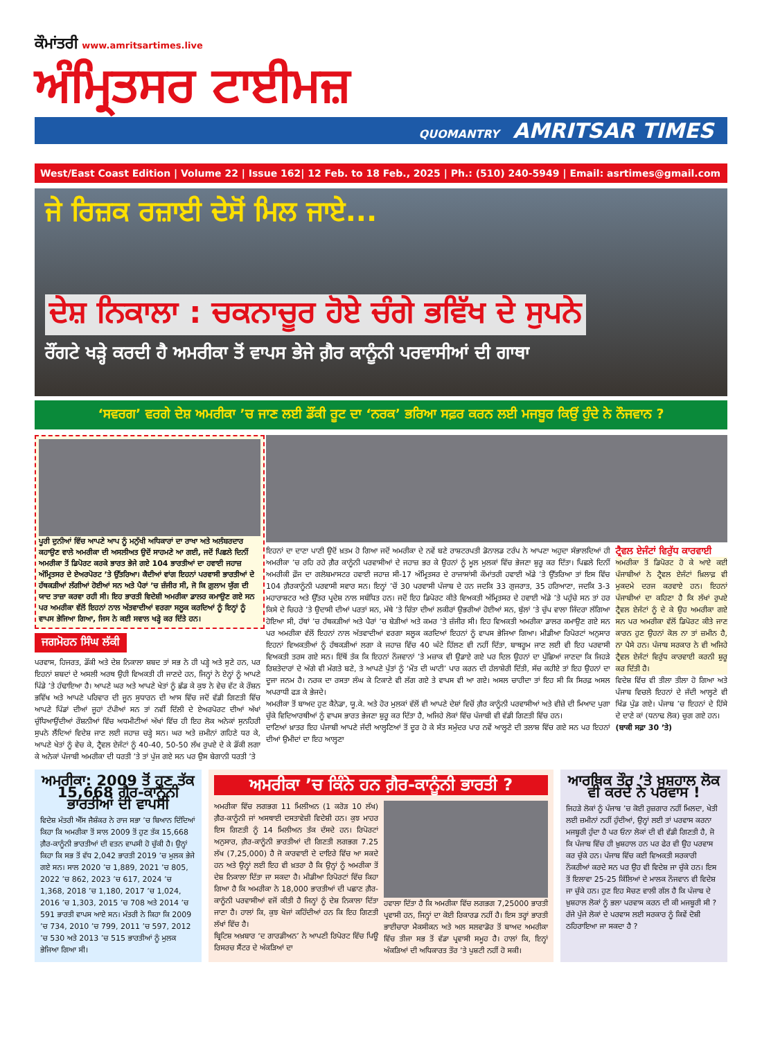ਕੌਮਾਂਤਰੀ www.amritsartimes.live
ਅੰਮ੍ਰਿਤਸਰ ਟਾਈਮਜ਼
QUOMANTRY AMRITSAR TIMES
West/East Coast Edition | Volume 22 | Issue 162| 12 Feb. to 18 Feb., 2025 | Ph.: (510) 240-5949 | Email: asrtimes@gmail.com
ਜੇ ਰਿਜ਼ਕ ਰਜ਼ਾਈ ਦੇਸੋਂ ਮਿਲ ਜਾਏ...
ਦੇਸ਼ ਨਿਕਾਲਾ : ਚਕਨਾਚੂਰ ਹੋਏ ਚੰਗੇ ਭਵਿੱਖ ਦੇ ਸੁਪਨੇ
ਰੌਂਗਟੇ ਖੜ੍ਹੇ ਕਰਦੀ ਹੈ ਅਮਰੀਕਾ ਤੋਂ ਵਾਪਸ ਭੇਜੇ ਗ਼ੈਰ ਕਾਨੂੰਨੀ ਪਰਵਾਸੀਆਂ ਦੀ ਗਾਥਾ
‘ਸਵਰਗ’ ਵਰਗੇ ਦੇਸ਼ ਅਮਰੀਕਾ ’ਚ ਜਾਣ ਲਈ ਡੌਂਕੀ ਰੂਟ ਦਾ ‘ਨਰਕ’ ਭਰਿਆ ਸਫ਼ਰ ਕਰਨ ਲਈ ਮਜਬੂਰ ਕਿਉਂ ਹੁੰਦੇ ਨੇ ਨੌਜਵਾਨ ?
ਪੂਰੀ ਦੁਨੀਆਂ ਵਿੱਚ ਆਪਣੇ ਆਪ ਨੂੰ ਮਨੁੱਖੀ ਅਧਿਕਾਰਾਂ ਦਾ ਰਾਖਾ ਅਤੇ ਅਲੰਬਰਦਾਰ ਕਹਾਉਣ ਵਾਲੇ ਅਮਰੀਕਾ ਦੀ ਅਸਲੀਅਤ ਉਦੋਂ ਸਾਹਮਣੇ ਆ ਗਈ, ਜਦੋਂ ਪਿਛਲੇ ਦਿਨੀਂ ਅਮਰੀਕਾ ਤੋਂ ਡਿਪੋਰਟ ਕਰਕੇ ਭਾਰਤ ਭੇਜੇ ਗਏ 104 ਭਾਰਤੀਆਂ ਦਾ ਹਵਾਈ ਜਹਾਜ਼ ਅੰਮ੍ਰਿਤਸਰ ਦੇ ਏਅਰਪੋਰਟ ’ਤੇ ਉੱਤਰਿਆ। ਕੈਦੀਆਂ ਵਾਂਗ ਇਹਨਾਂ ਪਰਵਾਸੀ ਭਾਰਤੀਆਂ ਦੇ ਹੱਥਕੜੀਆਂ ਲੱਗੀਆਂ ਹੋਈਆਂ ਸਨ ਅਤੇ ਪੈਰਾਂ ’ਚ ਜ਼ੰਜੀਰ ਸੀ, ਜੋ ਕਿ ਗ਼ੁਲਾਮ ਯੁੱਗ ਦੀ ਯਾਦ ਤਾਜ਼ਾ ਕਰਵਾ ਰਹੀ ਸੀ। ਇਹ ਭਾਰਤੀ ਵਿਦੇਸ਼ੀ ਅਮਰੀਕਾ ਡਾਲਰ ਕਮਾਉਣ ਗਏ ਸਨ ਪਰ ਅਮਰੀਕਾ ਵੱਲੋਂ ਇਹਨਾਂ ਨਾਲ ਅੱਤਵਾਦੀਆਂ ਵਰਗਾ ਸਲੂਕ ਕਰਦਿਆਂ ਨੂੰ ਇਨ੍ਹਾਂ ਨੂੰ ਵਾਪਸ ਭੇਜਿਆ ਗਿਆ, ਜਿਸ ਨੇ ਕਈ ਸਵਾਲ ਖੜ੍ਹੇ ਕਰ ਦਿੱਤੇ ਹਨ।
ਜਗਮੋਹਨ ਸਿੰਘ ਲੱਕੀ
ਪਰਵਾਸ, ਹਿਜਰਤ, ਡੌਂਕੀ ਅਤੇ ਦੇਸ਼ ਨਿਕਾਲਾ ਸ਼ਬਦ ਤਾਂ ਸਭ ਨੇ ਹੀ ਪੜ੍ਹੇ ਅਤੇ ਸੁਣੇ ਹਨ, ਪਰ ਇਹਨਾਂ ਸ਼ਬਦਾਂ ਦੇ ਅਸਲੀ ਅਰਥ ਉਹੀ ਵਿਅਕਤੀ ਹੀ ਜਾਣਦੇ ਹਨ, ਜਿਨ੍ਹਾਂ ਨੇ ਏਨ੍ਹਾਂ ਨੂੰ ਆਪਣੇ ਪਿੰਡੇ ’ਤੇ ਹੰਢਾਇਆ ਹੈ। ਆਪਣੇ ਘਰ ਅਤੇ ਆਪਣੇ ਖੇਤਾਂ ਨੂੰ ਛੱਡ ਕੇ ਕੁਝ ਨੇ ਵੇਚ ਵੱਟ ਕੇ ਰੌਸ਼ਨ ਭਵਿੱਖ ਅਤੇ ਆਪਣੇ ਪਰਿਵਾਰ ਦੀ ਜੂਨ ਸੁਧਾਰਨ ਦੀ ਆਸ ਵਿੱਚ ਜਦੋਂ ਵੱਡੀ ਗਿਣਤੀ ਵਿੱਚ ਆਪਣੇ ਪਿੰਡਾਂ ਦੀਆਂ ਜੂਹਾਂ ਟੱਪੀਆਂ ਸਨ ਤਾਂ ਨਵੀਂ ਦਿੱਲੀ ਦੇ ਏਅਰਪੋਰਟ ਦੀਆਂ ਅੱਖਾਂ ਚੁੰਧਿਆਉਂਦੀਆਂ ਰੌਸ਼ਨੀਆਂ ਵਿੱਚ ਅਧਮੀਟੀਆਂ ਅੱਖਾਂ ਵਿੱਚ ਹੀ ਇਹ ਲੋਕ ਅਨੇਕਾਂ ਸੁਨਹਿਰੀ ਸੁਪਨੇ ਲੈਂਦਿਆਂ ਵਿਦੇਸ਼ ਜਾਣ ਲਈ ਜਹਾਜ਼ ਚੜ੍ਹੇ ਸਨ। ਘਰ ਅਤੇ ਜ਼ਮੀਨਾਂ ਗਹਿਣੇ ਧਰ ਕੇ, ਆਪਣੇ ਖੇਤਾਂ ਨੂੰ ਵੇਚ ਕੇ, ਟ੍ਰੈਵਲ ਏਜੰਟਾਂ ਨੂੰ 40-40, 50-50 ਲੱਖ ਰੁਪਏ ਦੇ ਕੇ ਡੌਂਕੀ ਲਗਾ ਕੇ ਅਨੇਕਾਂ ਪੰਜਾਬੀ ਅਮਰੀਕਾ ਦੀ ਧਰਤੀ ’ਤੇ ਤਾਂ ਪੁੱਜ ਗਏ ਸਨ ਪਰ ਉਸ ਬੇਗਾਨੀ ਧਰਤੀ ’ਤੇ
ਇਹਨਾਂ ਦਾ ਦਾਣਾ ਪਾਣੀ ਉਦੋਂ ਖ਼ਤਮ ਹੋ ਗਿਆ ਜਦੋਂ ਅਮਰੀਕਾ ਦੇ ਨਵੇਂ ਬਣੇ ਰਾਸ਼ਟਰਪਤੀ ਡੋਨਾਲਡ ਟਰੰਪ ਨੇ ਆਪਣਾ ਅਹੁਦਾ ਸੰਭਾਲਦਿਆਂ ਹੀ ਅਮਰੀਕਾ ’ਚ ਰਹਿ ਰਹੇ ਗ਼ੈਰ ਕਾਨੂੰਨੀ ਪਰਵਾਸੀਆਂ ਦੇ ਜਹਾਜ਼ ਭਰ ਕੇ ਉਹਨਾਂ ਨੂੰ ਮੂਲ ਮੁਲਕਾਂ ਵਿੱਚ ਭੇਜਣਾ ਸ਼ੁਰੂ ਕਰ ਦਿੱਤਾ। ਪਿਛਲੇ ਦਿਨੀਂ ਅਮਰੀਕੀ ਫ਼ੌਜ ਦਾ ਗਲੋਬਮਾਸਟਰ ਹਵਾਈ ਜਹਾਜ਼ ਸੀ-17 ਅੰਮ੍ਰਿਤਸਰ ਦੇ ਰਾਜਾਸਾਂਸੀ ਕੌਮਾਂਤਰੀ ਹਵਾਈ ਅੱਡੇ ’ਤੇ ਉੱਤਰਿਆ ਤਾਂ ਇਸ ਵਿੱਚ 104 ਗ਼ੈਰਕਾਨੂੰਨੀ ਪਰਵਾਸੀ ਸਵਾਰ ਸਨ। ਇਨ੍ਹਾਂ ’ਚੋਂ 30 ਪਰਵਾਸੀ ਪੰਜਾਬ ਦੇ ਹਨ ਜਦਕਿ 33 ਗੁਜਰਾਤ, 35 ਹਰਿਆਣਾ, ਜਦਕਿ 3-3 ਮਹਾਰਾਸ਼ਟਰ ਅਤੇ ਉੱਤਰ ਪ੍ਰਦੇਸ਼ ਨਾਲ ਸਬੰਧਿਤ ਹਨ। ਜਦੋਂ ਇਹ ਡਿਪੋਰਟ ਕੀਤੇ ਵਿਅਕਤੀ ਅੰਮ੍ਰਿਤਸਰ ਦੇ ਹਵਾਈ ਅੱਡੇ ’ਤੇ ਪਹੁੰਚੇ ਸਨ ਤਾਂ ਹਰ ਕਿਸੇ ਦੇ ਚਿਹਰੇ ’ਤੇ ਉਦਾਸੀ ਦੀਆਂ ਪਰਤਾਂ ਸਨ, ਮੱਥੇ ’ਤੇ ਚਿੰਤਾ ਦੀਆਂ ਲਕੀਰਾਂ ਉਭਰੀਆਂ ਹੋਈਆਂ ਸਨ, ਬੁੱਲਾਂ ’ਤੇ ਚੁੱਪ ਵਾਲਾ ਜਿੰਦਰਾ ਲੱਗਿਆ ਹੋਇਆ ਸੀ, ਹੱਥਾਂ ’ਚ ਹੱਥਕੜੀਆਂ ਅਤੇ ਪੈਰਾਂ ’ਚ ਬੇੜੀਆਂ ਅਤੇ ਕਮਰ ’ਤੇ ਜ਼ੰਜੀਰ ਸੀ। ਇਹ ਵਿਅਕਤੀ ਅਮਰੀਕਾ ਡਾਲਰ ਕਮਾਉਣ ਗਏ ਸਨ ਪਰ ਅਮਰੀਕਾ ਵੱਲੋਂ ਇਹਨਾਂ ਨਾਲ ਅੱਤਵਾਦੀਆਂ ਵਰਗਾ ਸਲੂਕ ਕਰਦਿਆਂ ਇਹਨਾਂ ਨੂੰ ਵਾਪਸ ਭੇਜਿਆ ਗਿਆ। ਮੀਡੀਆ ਰਿਪੋਰਟਾਂ ਅਨੁਸਾਰ ਇਹਨਾਂ ਵਿਅਕਤੀਆਂ ਨੂੰ ਹੱਥਕੜੀਆਂ ਲਗਾ ਕੇ ਜਹਾਜ਼ ਵਿੱਚ 40 ਘੰਟੇ ਹਿੱਲਣ ਵੀ ਨਹੀਂ ਦਿੱਤਾ, ਬਾਥਰੂਮ ਜਾਣ ਲਈ ਵੀ ਇਹ ਪਰਵਾਸੀ ਵਿਅਕਤੀ ਤਰਸ ਗਏ ਸਨ। ਇੱਥੋਂ ਤੱਕ ਕਿ ਇਹਨਾਂ ਨੌਜਵਾਨਾਂ ’ਤੇ ਮਜ਼ਾਕ ਵੀ ਉਡਾਏ ਗਏ ਪਰ ਦਿਲ ਉਹਨਾਂ ਦਾ ਪੁੱਛਿਆਂ ਜਾਣਦਾ ਕਿ ਜਿਹੜੇ ਰਿਸ਼ਤੇਦਾਰਾਂ ਦੇ ਅੱਗੇ ਵੀ ਮੰਗਤੇ ਬਣੇ, ਤੇ ਆਪਣੇ ਪੁੱਤਾਂ ਨੂੰ ‘ਮੌਤ ਦੀ ਘਾਟੀ’ ਪਾਰ ਕਰਨ ਦੀ ਹੱਲਾਸ਼ੇਰੀ ਦਿੱਤੀ, ਸੱਚ ਕਹੀਏ ਤਾਂ ਇਹ ਉਹਨਾਂ ਦਾ ਦੂਜਾ ਜਨਮ ਹੈ। ਨਰਕ ਦਾ ਰਸਤਾ ਲੰਘ ਕੇ ਟਿਕਾਣੇ ਵੀ ਲੱਗ ਗਏ ਤੇ ਵਾਪਸ ਵੀ ਆ ਗਏ। ਅਸਲ ਚਾਹੀਦਾ ਤਾਂ ਇਹ ਸੀ ਕਿ ਸਿਰਫ਼ ਅਸਲ ਅਪਰਾਧੀ ਫੜ ਕੇ ਭੇਜਦੇ।
ਅਮਰੀਕਾ ਤੋਂ ਬਾਅਦ ਹੁਣ ਕੈਨੇਡਾ, ਯੂ.ਕੇ. ਅਤੇ ਹੋਰ ਮੁਲਕਾਂ ਵੱਲੋਂ ਵੀ ਆਪਣੇ ਦੇਸ਼ਾਂ ਵਿਚੋਂ ਗ਼ੈਰ ਕਾਨੂੰਨੀ ਪਰਵਾਸੀਆਂ ਅਤੇ ਵੀਜ਼ੇ ਦੀ ਮਿਆਦ ਪੁਗਾ ਚੁੱਕੇ ਵਿਦਿਆਰਥੀਆਂ ਨੂੰ ਵਾਪਸ ਭਾਰਤ ਭੇਜਣਾ ਸ਼ੁਰੂ ਕਰ ਦਿੱਤਾ ਹੈ, ਅਜਿਹੇ ਲੋਕਾਂ ਵਿੱਚ ਪੰਜਾਬੀ ਵੀ ਵੱਡੀ ਗਿਣਤੀ ਵਿੱਚ ਹਨ।
ਦਾਣਿਆਂ ਖ਼ਾਤਰ ਇਹ ਪੰਜਾਬੀ ਆਪਣੇ ਜੱਦੀ ਆਲ੍ਹਣਿਆਂ ਤੋਂ ਦੂਰ ਹੋ ਕੇ ਸੱਤ ਸਮੁੰਦਰ ਪਾਰ ਨਵੇਂ ਆਲ੍ਹਣੇ ਦੀ ਤਲਾਸ਼ ਵਿੱਚ ਗਏ ਸਨ ਪਰ ਇਹਨਾਂ ਦੀਆਂ ਉਮੀਦਾਂ ਦਾ ਇਹ ਆਲ੍ਹਣਾ
ਟ੍ਰੈਵਲ ਏਜੰਟਾਂ ਵਿਰੁੱਧ ਕਾਰਵਾਈ
ਅਮਰੀਕਾ ਤੋਂ ਡਿਪੋਰਟ ਹੋ ਕੇ ਆਏ ਕਈ ਪੰਜਾਬੀਆਂ ਨੇ ਟ੍ਰੈਵਲ ਏਜੰਟਾਂ ਖ਼ਿਲਾਫ਼ ਵੀ ਮੁਕਦਮੇ ਦਰਜ ਕਰਵਾਏ ਹਨ। ਇਹਨਾਂ ਪੰਜਾਬੀਆਂ ਦਾ ਕਹਿਣਾ ਹੈ ਕਿ ਲੱਖਾਂ ਰੁਪਏ ਟ੍ਰੈਵਲ ਏਜੰਟਾਂ ਨੂੰ ਦੇ ਕੇ ਉਹ ਅਮਰੀਕਾ ਗਏ ਸਨ ਪਰ ਅਮਰੀਕਾ ਵੱਲੋਂ ਡਿਪੋਰਟ ਕੀਤੇ ਜਾਣ ਕਾਰਨ ਹੁਣ ਉਹਨਾਂ ਕੋਲ ਨਾ ਤਾਂ ਜ਼ਮੀਨ ਹੈ, ਨਾ ਪੈਸੇ ਹਨ। ਪੰਜਾਬ ਸਰਕਾਰ ਨੇ ਵੀ ਅਜਿਹੇ ਟ੍ਰੈਵਲ ਏਜੰਟਾਂ ਵਿਰੁੱਧ ਕਾਰਵਾਈ ਕਰਨੀ ਸ਼ੁਰੂ ਕਰ ਦਿੱਤੀ ਹੈ।
ਵਿਦੇਸ਼ ਵਿੱਚ ਵੀ ਤੀਲਾ ਤੀਲਾ ਹੋ ਗਿਆ ਅਤੇ ਪੰਜਾਬ ਵਿਚਲੇ ਇਹਨਾਂ ਦੇ ਜੱਦੀ ਆਲ੍ਹਣੇ ਵੀ ਖਿੰਡ ਪੁੰਡ ਗਏ। ਪੰਜਾਬ ’ਚ ਇਹਨਾਂ ਦੇ ਹਿੱਸੇ ਦੇ ਦਾਣੇ ਕਾਂ (ਧਨਾਢ ਲੋਕ) ਚੁਗ ਗਏ ਹਨ।
(ਬਾਕੀ ਸਫ਼ਾ 30 ’ਤੇ)
ਅਮਰੀਕਾ: 2009 ਤੋਂ ਹੁਣ ਤੱਕ 15,668 ਗ਼ੈਰ-ਕਾਨੂੰਨੀ ਭਾਰਤੀਆਂ ਦੀ ਵਾਪਸੀ
ਵਿਦੇਸ਼ ਮੰਤਰੀ ਐੱਸ ਜੈਸ਼ੰਕਰ ਨੇ ਰਾਜ ਸਭਾ ’ਚ ਬਿਆਨ ਦਿੰਦਿਆਂ ਕਿਹਾ ਕਿ ਅਮਰੀਕਾ ਤੋਂ ਸਾਲ 2009 ਤੋਂ ਹੁਣ ਤੱਕ 15,668 ਗ਼ੈਰ-ਕਾਨੂੰਨੀ ਭਾਰਤੀਆਂ ਦੀ ਵਤਨ ਵਾਪਸੀ ਹੋ ਚੁੱਕੀ ਹੈ। ਉਨ੍ਹਾਂ ਕਿਹਾ ਕਿ ਸਭ ਤੋਂ ਵੱਧ 2,042 ਭਾਰਤੀ 2019 ’ਚ ਮੁਲਕ ਭੇਜੇ ਗਏ ਸਨ। ਸਾਲ 2020 ’ਚ 1,889, 2021 ’ਚ 805, 2022 ’ਚ 862, 2023 ’ਚ 617, 2024 ’ਚ 1,368, 2018 ’ਚ 1,180, 2017 ’ਚ 1,024, 2016 ’ਚ 1,303, 2015 ’ਚ 708 ਅਤੇ 2014 ’ਚ 591 ਭਾਰਤੀ ਵਾਪਸ ਆਏ ਸਨ। ਮੰਤਰੀ ਨੇ ਕਿਹਾ ਕਿ 2009 ’ਚ 734, 2010 ’ਚ 799, 2011 ’ਚ 597, 2012 ’ਚ 530 ਅਤੇ 2013 ’ਚ 515 ਭਾਰਤੀਆਂ ਨੂੰ ਮੁਲਕ ਭੇਜਿਆ ਗਿਆ ਸੀ।
ਅਮਰੀਕਾ ’ਚ ਕਿੰਨੇ ਹਨ ਗ਼ੈਰ-ਕਾਨੂੰਨੀ ਭਾਰਤੀ ?
ਅਮਰੀਕਾ ਵਿੱਚ ਲਗਭਗ 11 ਮਿਲੀਅਨ (1 ਕਰੋੜ 10 ਲੱਖ) ਗ਼ੈਰ-ਕਾਨੂੰਨੀ ਜਾਂ ਅਸਥਾਈ ਦਸਤਾਵੇਜ਼ੀ ਵਿਦੇਸ਼ੀ ਹਨ। ਕੁਝ ਮਾਹਰ ਇਸ ਗਿਣਤੀ ਨੂੰ 14 ਮਿਲੀਅਨ ਤੱਕ ਦੱਸਦੇ ਹਨ। ਰਿਪੋਰਟਾਂ ਅਨੁਸਾਰ, ਗ਼ੈਰ-ਕਾਨੂੰਨੀ ਭਾਰਤੀਆਂ ਦੀ ਗਿਣਤੀ ਲਗਭਗ 7.25 ਲੱਖ (7,25,000) ਹੈ ਜੋ ਕਾਰਵਾਈ ਦੇ ਦਾਇਰੇ ਵਿੱਚ ਆ ਸਕਦੇ ਹਨ ਅਤੇ ਉਨ੍ਹਾਂ ਲਈ ਇਹ ਵੀ ਖ਼ਤਰਾ ਹੈ ਕਿ ਉਨ੍ਹਾਂ ਨੂੰ ਅਮਰੀਕਾ ਤੋਂ ਦੇਸ਼ ਨਿਕਾਲਾ ਦਿੱਤਾ ਜਾ ਸਕਦਾ ਹੈ। ਮੀਡੀਆ ਰਿਪੋਰਟਾਂ ਵਿੱਚ ਕਿਹਾ ਗਿਆ ਹੈ ਕਿ ਅਮਰੀਕਾ ਨੇ 18,000 ਭਾਰਤੀਆਂ ਦੀ ਪਛਾਣ ਗ਼ੈਰ-ਕਾਨੂੰਨੀ ਪਰਵਾਸੀਆਂ ਵਜੋਂ ਕੀਤੀ ਹੈ ਜਿਨ੍ਹਾਂ ਨੂੰ ਦੇਸ਼ ਨਿਕਾਲਾ ਦਿੱਤਾ ਜਾਣਾ ਹੈ। ਹਾਲਾਂ ਕਿ, ਕੁਝ ਖੋਜਾਂ ਕਹਿੰਦੀਆਂ ਹਨ ਕਿ ਇਹ ਗਿਣਤੀ ਲੱਖਾਂ ਵਿੱਚ ਹੈ।
ਬ੍ਰਿਟਿਸ਼ ਅਖ਼ਬਾਰ ‘ਦ ਗਾਰਡੀਅਨ’ ਨੇ ਆਪਣੀ ਰਿਪੋਰਟ ਵਿੱਚ ਪਿਊ ਰਿਸਰਚ ਸੈਂਟਰ ਦੇ ਅੰਕੜਿਆਂ ਦਾ
ਹਵਾਲਾ ਦਿੱਤਾ ਹੈ ਕਿ ਅਮਰੀਕਾ ਵਿੱਚ ਲਗਭਗ 7,25000 ਭਾਰਤੀ ਪ੍ਰਵਾਸੀ ਹਨ, ਜਿਨ੍ਹਾਂ ਦਾ ਕੋਈ ਰਿਕਾਰਡ ਨਹੀਂ ਹੈ। ਇਸ ਤਰ੍ਹਾਂ ਭਾਰਤੀ ਭਾਈਚਾਰਾ ਮੈਕਸੀਕਨ ਅਤੇ ਅਲ ਸਲਵਾਡੋਰ ਤੋਂ ਬਾਅਦ ਅਮਰੀਕਾ ਵਿੱਚ ਤੀਜਾ ਸਭ ਤੋਂ ਵੱਡਾ ਪ੍ਰਵਾਸੀ ਸਮੂਹ ਹੈ। ਹਾਲਾਂ ਕਿ, ਇਨ੍ਹਾਂ ਅੰਕੜਿਆਂ ਦੀ ਅਧਿਕਾਰਤ ਤੌਰ ’ਤੇ ਪੁਸ਼ਟੀ ਨਹੀਂ ਹੋ ਸਕੀ।
ਆਰਥਿਕ ਤੌਰ ’ਤੇ ਖ਼ੁਸ਼ਹਾਲ ਲੋਕ ਵੀ ਕਰਦੇ ਨੇ ਪਰਵਾਸ !
ਜਿਹੜੇ ਲੋਕਾਂ ਨੂੰ ਪੰਜਾਬ ’ਚ ਕੋਈ ਰੁਜ਼ਗਾਰ ਨਹੀਂ ਮਿਲਦਾ, ਖੇਤੀ ਲਈ ਜ਼ਮੀਨਾਂ ਨਹੀਂ ਹੁੰਦੀਆਂ, ਉਨ੍ਹਾਂ ਲਈ ਤਾਂ ਪਰਵਾਸ ਕਰਨਾ ਮਜਬੂਰੀ ਹੁੰਦਾ ਹੈ ਪਰ ਓਨਾ ਲੋਕਾਂ ਦੀ ਵੀ ਵੱਡੀ ਗਿਣਤੀ ਹੈ, ਜੋ ਕਿ ਪੰਜਾਬ ਵਿੱਚ ਹੀ ਖ਼ੁਸ਼ਹਾਲ ਹਨ ਪਰ ਫੇਰ ਵੀ ਉਹ ਪਰਵਾਸ ਕਰ ਚੁੱਕੇ ਹਨ। ਪੰਜਾਬ ਵਿੱਚ ਕਈ ਵਿਅਕਤੀ ਸਰਕਾਰੀ ਨੌਕਰੀਆਂ ਕਰਦੇ ਸਨ ਪਰ ਉਹ ਵੀ ਵਿਦੇਸ਼ ਜਾ ਚੁੱਕੇ ਹਨ। ਇਸ ਤੋਂ ਇਲਾਵਾ 25-25 ਕਿੱਲਿਆਂ ਦੇ ਮਾਲਕ ਨੌਜਵਾਨ ਵੀ ਵਿਦੇਸ਼ ਜਾ ਚੁੱਕੇ ਹਨ। ਹੁਣ ਇਹ ਸੋਚਣ ਵਾਲੀ ਗੱਲ ਹੈ ਕਿ ਪੰਜਾਬ ਦੇ ਖ਼ੁਸ਼ਹਾਲ ਲੋਕਾਂ ਨੂੰ ਭਲਾ ਪਰਵਾਸ ਕਰਨ ਦੀ ਕੀ ਮਜਬੂਰੀ ਸੀ ? ਰੱਜੇ ਪੁੱਜੇ ਲੋਕਾਂ ਦੇ ਪਰਵਾਸ ਲਈ ਸਰਕਾਰ ਨੂੰ ਕਿਵੇਂ ਦੋਸ਼ੀ ਠਹਿਰਾਇਆ ਜਾ ਸਕਦਾ ਹੈ ?